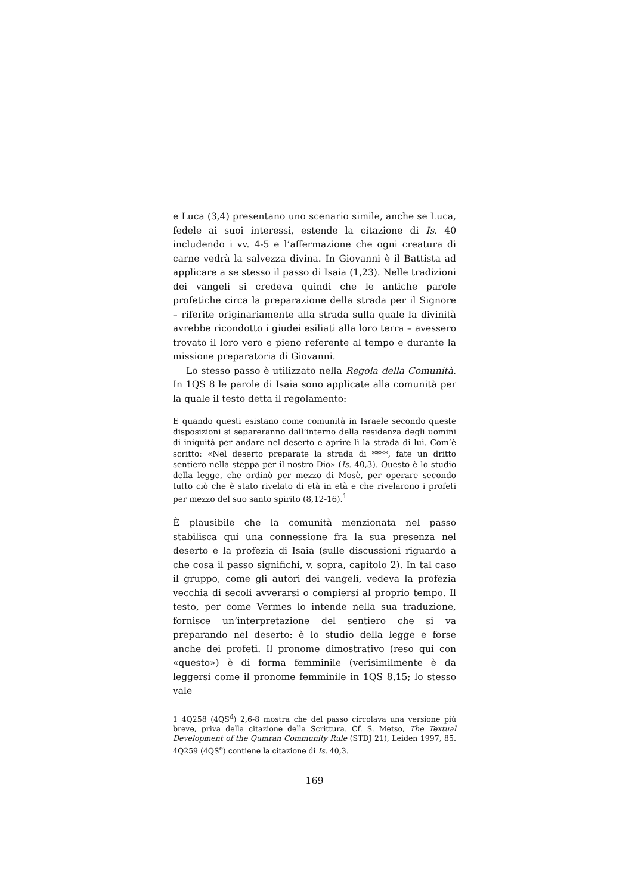e Luca (3,4) presentano uno scenario simile, anche se Luca, fedele ai suoi interessi, estende la citazione di Is. 40 includendo i vv. 4-5 e l’affermazione che ogni creatura di carne vedrà la salvezza divina. In Giovanni è il Battista ad applicare a se stesso il passo di Isaia (1,23). Nelle tradizioni dei vangeli si credeva quindi che le antiche parole profetiche circa la preparazione della strada per il Signore – riferite originariamente alla strada sulla quale la divinità avrebbe ricondotto i giudei esiliati alla loro terra – avessero trovato il loro vero e pieno referente al tempo e durante la missione preparatoria di Giovanni.
Lo stesso passo è utilizzato nella Regola della Comunità. In 1QS 8 le parole di Isaia sono applicate alla comunità per la quale il testo detta il regolamento:
E quando questi esistano come comunità in Israele secondo queste disposizioni si separeranno dall’interno della residenza degli uomini di iniquità per andare nel deserto e aprire lì la strada di lui. Com’è scritto: «Nel deserto preparate la strada di ****, fate un dritto sentiero nella steppa per il nostro Dio» (Is. 40,3). Questo è lo studio della legge, che ordinò per mezzo di Mosè, per operare secondo tutto ciò che è stato rivelato di età in età e che rivelarono i profeti per mezzo del suo santo spirito (8,12-16).<sup>1</sup>
È plausibile che la comunità menzionata nel passo stabilisca qui una connessione fra la sua presenza nel deserto e la profezia di Isaia (sulle discussioni riguardo a che cosa il passo significhi, v. sopra, capitolo 2). In tal caso il gruppo, come gli autori dei vangeli, vedeva la profezia vecchia di secoli avverarsi o compiersi al proprio tempo. Il testo, per come Vermes lo intende nella sua traduzione, fornisce un’interpretazione del sentiero che si va preparando nel deserto: è lo studio della legge e forse anche dei profeti. Il pronome dimostrativo (reso qui con «questo») è di forma femminile (verisimilmente è da leggersi come il pronome femminile in 1QS 8,15; lo stesso vale
1 4Q258 (4QS<sup>d</sup>) 2,6-8 mostra che del passo circolava una versione più breve, priva della citazione della Scrittura. Cf. S. Metso, The Textual Development of the Qumran Community Rule (STDJ 21), Leiden 1997, 85. 4Q259 (4QS<sup>e</sup>) contiene la citazione di Is. 40,3.
169